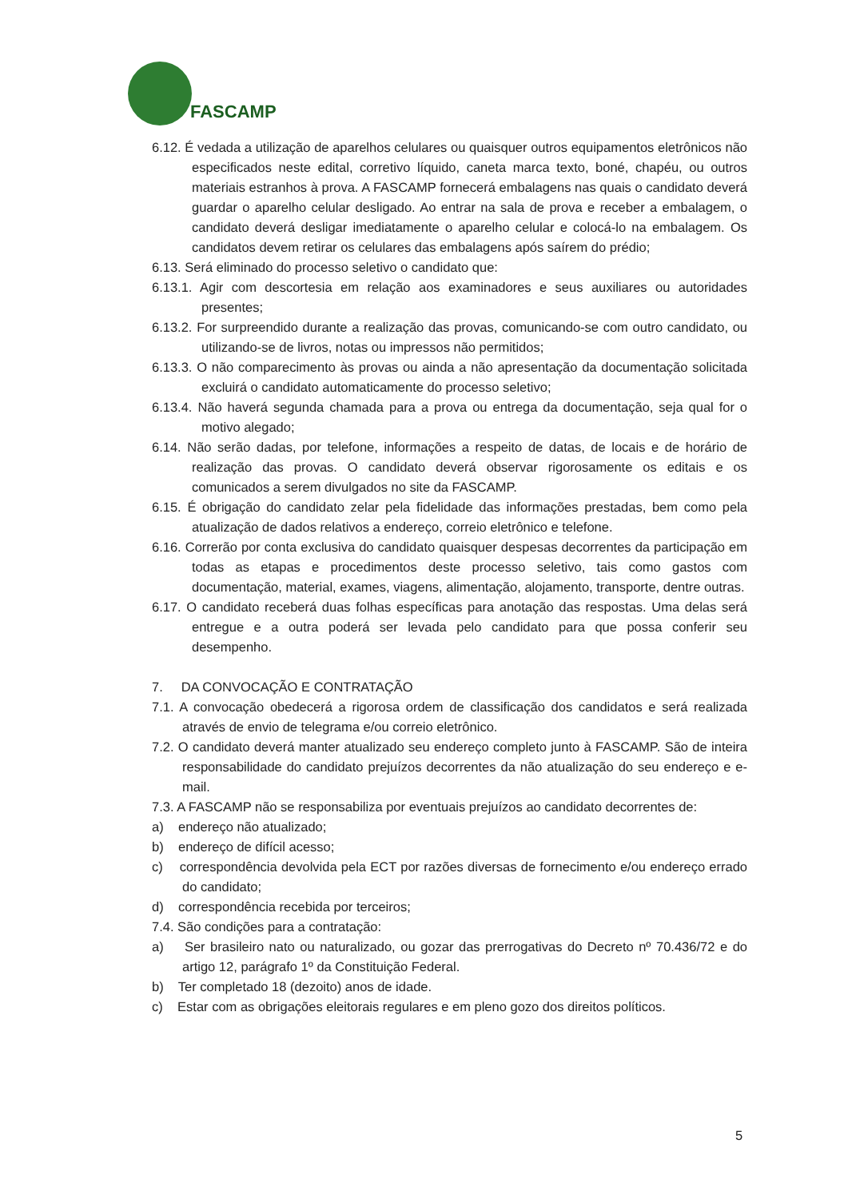FASCAMP
6.12. É vedada a utilização de aparelhos celulares ou quaisquer outros equipamentos eletrônicos não especificados neste edital, corretivo líquido, caneta marca texto, boné, chapéu, ou outros materiais estranhos à prova. A FASCAMP fornecerá embalagens nas quais o candidato deverá guardar o aparelho celular desligado. Ao entrar na sala de prova e receber a embalagem, o candidato deverá desligar imediatamente o aparelho celular e colocá-lo na embalagem. Os candidatos devem retirar os celulares das embalagens após saírem do prédio;
6.13. Será eliminado do processo seletivo o candidato que:
6.13.1. Agir com descortesia em relação aos examinadores e seus auxiliares ou autoridades presentes;
6.13.2. For surpreendido durante a realização das provas, comunicando-se com outro candidato, ou utilizando-se de livros, notas ou impressos não permitidos;
6.13.3. O não comparecimento às provas ou ainda a não apresentação da documentação solicitada excluirá o candidato automaticamente do processo seletivo;
6.13.4. Não haverá segunda chamada para a prova ou entrega da documentação, seja qual for o motivo alegado;
6.14. Não serão dadas, por telefone, informações a respeito de datas, de locais e de horário de realização das provas. O candidato deverá observar rigorosamente os editais e os comunicados a serem divulgados no site da FASCAMP.
6.15. É obrigação do candidato zelar pela fidelidade das informações prestadas, bem como pela atualização de dados relativos a endereço, correio eletrônico e telefone.
6.16. Correrão por conta exclusiva do candidato quaisquer despesas decorrentes da participação em todas as etapas e procedimentos deste processo seletivo, tais como gastos com documentação, material, exames, viagens, alimentação, alojamento, transporte, dentre outras.
6.17. O candidato receberá duas folhas específicas para anotação das respostas. Uma delas será entregue e a outra poderá ser levada pelo candidato para que possa conferir seu desempenho.
7. DA CONVOCAÇÃO E CONTRATAÇÃO
7.1. A convocação obedecerá a rigorosa ordem de classificação dos candidatos e será realizada através de envio de telegrama e/ou correio eletrônico.
7.2. O candidato deverá manter atualizado seu endereço completo junto à FASCAMP. São de inteira responsabilidade do candidato prejuízos decorrentes da não atualização do seu endereço e e-mail.
7.3. A FASCAMP não se responsabiliza por eventuais prejuízos ao candidato decorrentes de:
a) endereço não atualizado;
b) endereço de difícil acesso;
c) correspondência devolvida pela ECT por razões diversas de fornecimento e/ou endereço errado do candidato;
d) correspondência recebida por terceiros;
7.4. São condições para a contratação:
a) Ser brasileiro nato ou naturalizado, ou gozar das prerrogativas do Decreto nº 70.436/72 e do artigo 12, parágrafo 1º da Constituição Federal.
b) Ter completado 18 (dezoito) anos de idade.
c) Estar com as obrigações eleitorais regulares e em pleno gozo dos direitos políticos.
5